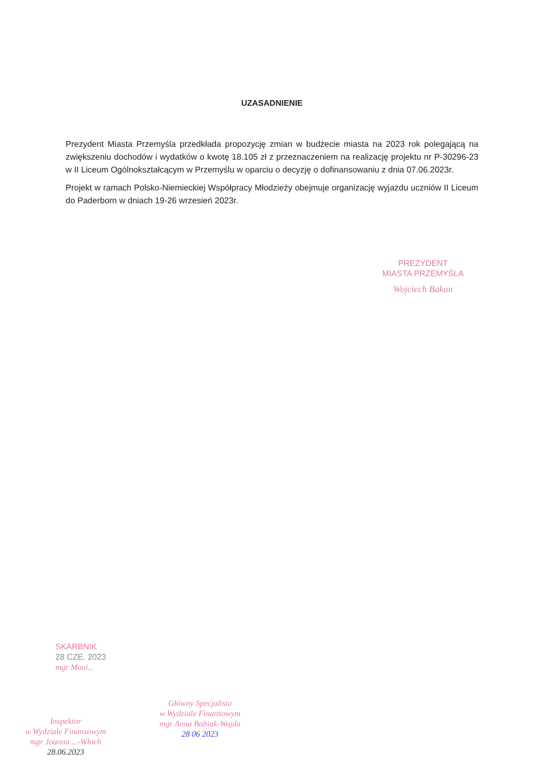UZASADNIENIE
Prezydent Miasta Przemyśla przedkłada propozycję zmian w budżecie miasta na 2023 rok polegającą na zwiększeniu dochodów i wydatków o kwotę 18.105 zł z przeznaczeniem na realizację projektu nr P-30296-23 w II Liceum Ogólnokształcącym w Przemyślu w oparciu o decyzję o dofinansowaniu z dnia 07.06.2023r.
Projekt w ramach Polsko-Niemieckiej Współpracy Młodzieży obejmuje organizację wyjazdu uczniów II Liceum do Paderborn w dniach 19-26 wrzesień 2023r.
PREZYDENT
MIASTA PRZEMYŚLA
Wojciech Bakun
SKARBNIK
28 CZE. 2023
mgr Moni...
Inspektor
w Wydziale Finansowym
mgr Joanna ...-Włoch
28.06.2023
Główny Specjalista
w Wydziale Finansowym
mgr Anna Babiak-Wajda
28 06 2023